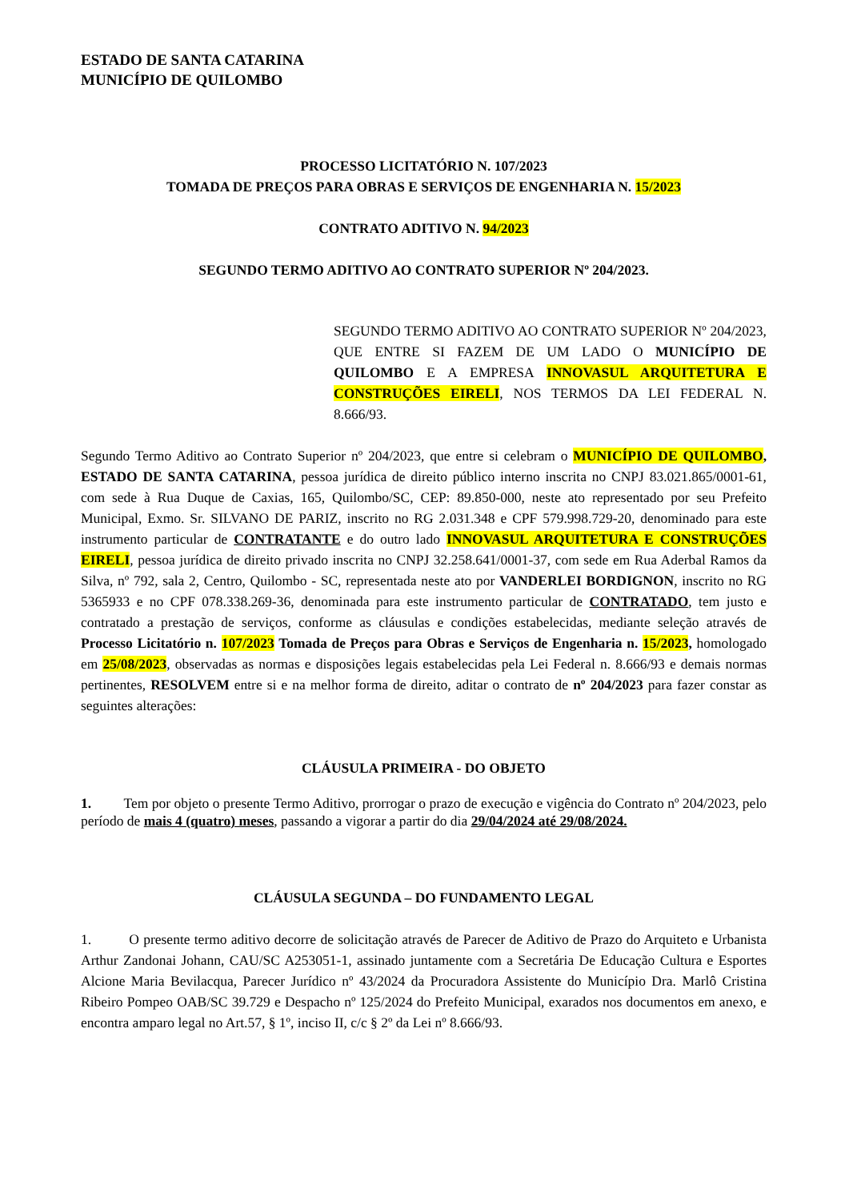ESTADO DE SANTA CATARINA
MUNICÍPIO DE QUILOMBO
PROCESSO LICITATÓRIO N. 107/2023
TOMADA DE PREÇOS PARA OBRAS E SERVIÇOS DE ENGENHARIA N. 15/2023
CONTRATO ADITIVO N. 94/2023
SEGUNDO TERMO ADITIVO AO CONTRATO SUPERIOR Nº 204/2023.
SEGUNDO TERMO ADITIVO AO CONTRATO SUPERIOR Nº 204/2023, QUE ENTRE SI FAZEM DE UM LADO O MUNICÍPIO DE QUILOMBO E A EMPRESA INNOVASUL ARQUITETURA E CONSTRUÇÕES EIRELI, NOS TERMOS DA LEI FEDERAL N. 8.666/93.
Segundo Termo Aditivo ao Contrato Superior nº 204/2023, que entre si celebram o MUNICÍPIO DE QUILOMBO, ESTADO DE SANTA CATARINA, pessoa jurídica de direito público interno inscrita no CNPJ 83.021.865/0001-61, com sede à Rua Duque de Caxias, 165, Quilombo/SC, CEP: 89.850-000, neste ato representado por seu Prefeito Municipal, Exmo. Sr. SILVANO DE PARIZ, inscrito no RG 2.031.348 e CPF 579.998.729-20, denominado para este instrumento particular de CONTRATANTE e do outro lado INNOVASUL ARQUITETURA E CONSTRUÇÕES EIRELI, pessoa jurídica de direito privado inscrita no CNPJ 32.258.641/0001-37, com sede em Rua Aderbal Ramos da Silva, nº 792, sala 2, Centro, Quilombo - SC, representada neste ato por VANDERLEI BORDIGNON, inscrito no RG 5365933 e no CPF 078.338.269-36, denominada para este instrumento particular de CONTRATADO, tem justo e contratado a prestação de serviços, conforme as cláusulas e condições estabelecidas, mediante seleção através de Processo Licitatório n. 107/2023 Tomada de Preços para Obras e Serviços de Engenharia n. 15/2023, homologado em 25/08/2023, observadas as normas e disposições legais estabelecidas pela Lei Federal n. 8.666/93 e demais normas pertinentes, RESOLVEM entre si e na melhor forma de direito, aditar o contrato de nº 204/2023 para fazer constar as seguintes alterações:
CLÁUSULA PRIMEIRA - DO OBJETO
1. Tem por objeto o presente Termo Aditivo, prorrogar o prazo de execução e vigência do Contrato nº 204/2023, pelo período de mais 4 (quatro) meses, passando a vigorar a partir do dia 29/04/2024 até 29/08/2024.
CLÁUSULA SEGUNDA – DO FUNDAMENTO LEGAL
1. O presente termo aditivo decorre de solicitação através de Parecer de Aditivo de Prazo do Arquiteto e Urbanista Arthur Zandonai Johann, CAU/SC A253051-1, assinado juntamente com a Secretária De Educação Cultura e Esportes Alcione Maria Bevilacqua, Parecer Jurídico nº 43/2024 da Procuradora Assistente do Município Dra. Marlô Cristina Ribeiro Pompeo OAB/SC 39.729 e Despacho nº 125/2024 do Prefeito Municipal, exarados nos documentos em anexo, e encontra amparo legal no Art.57, § 1º, inciso II, c/c § 2º da Lei nº 8.666/93.